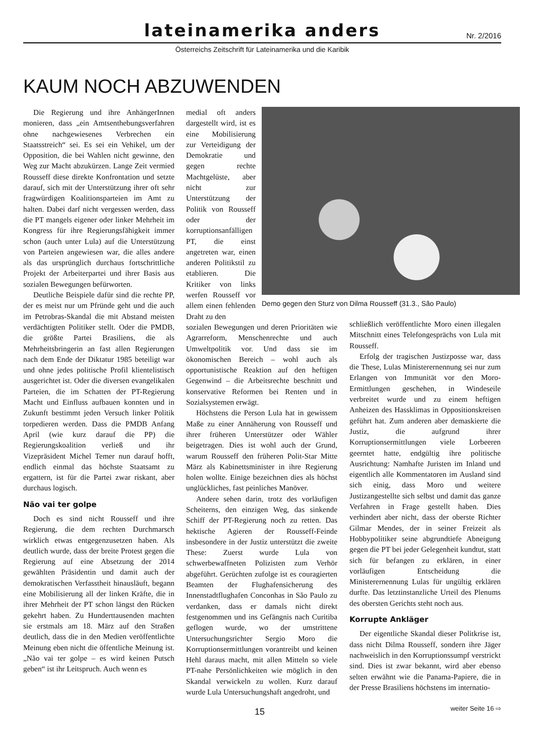lateinamerika anders
Nr. 2/2016
Österreichs Zeitschrift für Lateinamerika und die Karibik
KAUM NOCH ABZUWENDEN
Die Regierung und ihre AnhängerInnen monieren, dass „ein Amtsenthebungsverfahren ohne nachgewiesenes Verbrechen ein Staatsstreich“ sei. Es sei ein Vehikel, um der Opposition, die bei Wahlen nicht gewinne, den Weg zur Macht abzukürzen. Lange Zeit vermied Rousseff diese direkte Konfrontation und setzte darauf, sich mit der Unterstützung ihrer oft sehr fragwürdigen Koalitionsparteien im Amt zu halten. Dabei darf nicht vergessen werden, dass die PT mangels eigener oder linker Mehrheit im Kongress für ihre Regierungsfähigkeit immer schon (auch unter Lula) auf die Unterstützung von Parteien angewiesen war, die alles andere als das ursprünglich durchaus fortschrittliche Projekt der Arbeiterpartei und ihrer Basis aus sozialen Bewegungen befürworten.
Deutliche Beispiele dafür sind die rechte PP, der es meist nur um Pfründe geht und die auch im Petrobras-Skandal die mit Abstand meisten verdächtigten Politiker stellt. Oder die PMDB, die größte Partei Brasiliens, die als Mehrheitsbringerin an fast allen Regierungen nach dem Ende der Diktatur 1985 beteiligt war und ohne jedes politische Profil klientelistisch ausgerichtet ist. Oder die diversen evangelikalen Parteien, die im Schatten der PT-Regierung Macht und Einfluss aufbauen konnten und in Zukunft bestimmt jeden Versuch linker Politik torpedieren werden. Dass die PMDB Anfang April (wie kurz darauf die PP) die Regierungskoalition verließ und ihr Vizepräsident Michel Temer nun darauf hofft, endlich einmal das höchste Staatsamt zu ergattern, ist für die Partei zwar riskant, aber durchaus logisch.
Não vai ter golpe
Doch es sind nicht Rousseff und ihre Regierung, die dem rechten Durchmarsch wirklich etwas entgegenzusetzen haben. Als deutlich wurde, dass der breite Protest gegen die Regierung auf eine Absetzung der 2014 gewählten Präsidentin und damit auch der demokratischen Verfasstheit hinausläuft, begann eine Mobilisierung all der linken Kräfte, die in ihrer Mehrheit der PT schon längst den Rücken gekehrt haben. Zu Hunderttausenden machten sie erstmals am 18. März auf den Straßen deutlich, dass die in den Medien veröffentlichte Meinung eben nicht die öffentliche Meinung ist. „Não vai ter golpe – es wird keinen Putsch geben“ ist ihr Leitspruch. Auch wenn es
medial oft anders dargestellt wird, ist es eine Mobilisierung zur Verteidigung der Demokratie und gegen rechte Machtgelüste, aber nicht zur Unterstützung der Politik von Rousseff oder der korruptionsanfälligen PT, die einst angetreten war, einen anderen Politikstil zu etablieren. Die Kritiker von links werfen Rousseff vor allem einen fehlenden Draht zu den
sozialen Bewegungen und deren Prioritäten wie Agrarreform, Menschenrechte und auch Umweltpolitik vor. Und dass sie im ökonomischen Bereich – wohl auch als opportunistische Reaktion auf den heftigen Gegenwind – die Arbeitsrechte beschnitt und konservative Reformen bei Renten und in Sozialsystemen erwägt.
Höchstens die Person Lula hat in gewissem Maße zu einer Annäherung von Rousseff und ihrer früheren Unterstützer oder Wähler beigetragen. Dies ist wohl auch der Grund, warum Rousseff den früheren Polit-Star Mitte März als Kabinettsminister in ihre Regierung holen wollte. Einige bezeichnen dies als höchst unglückliches, fast peinliches Manöver.
Andere sehen darin, trotz des vorläufigen Scheiterns, den einzigen Weg, das sinkende Schiff der PT-Regierung noch zu retten. Das hektische Agieren der Rousseff-Feinde insbesondere in der Justiz unterstützt die zweite These: Zuerst wurde Lula von schwerbewaffneten Polizisten zum Verhör abgeführt. Gerüchten zufolge ist es couragierten Beamten der Flughafensicherung des Innenstadtflughafen Conconhas in São Paulo zu verdanken, dass er damals nicht direkt festgenommen und ins Gefängnis nach Curitiba geflogen wurde, wo der umstrittene Untersuchungsrichter Sergio Moro die Korruptionsermittlungen vorantreibt und keinen Hehl daraus macht, mit allen Mitteln so viele PT-nahe Persönlichkeiten wie möglich in den Skandal verwickeln zu wollen. Kurz darauf wurde Lula Untersuchungshaft angedroht, und
schließlich veröffentlichte Moro einen illegalen Mitschnitt eines Telefongesprächs von Lula mit Rousseff.
Erfolg der tragischen Justizposse war, dass die These, Lulas Ministerernennung sei nur zum Erlangen von Immunität vor den Moro-Ermittlungen geschehen, in Windeseile verbreitet wurde und zu einem heftigen Anheizen des Hassklimas in Oppositionskreisen geführt hat. Zum anderen aber demaskierte die Justiz, die aufgrund ihrer Korruptionsermittlungen viele Lorbeeren geerntet hatte, endgültig ihre politische Ausrichtung: Namhafte Juristen im Inland und eigentlich alle Kommentatoren im Ausland sind sich einig, dass Moro und weitere Justizangestellte sich selbst und damit das ganze Verfahren in Frage gestellt haben. Dies verhindert aber nicht, dass der oberste Richter Gilmar Mendes, der in seiner Freizeit als Hobbypolitiker seine abgrundtiefe Abneigung gegen die PT bei jeder Gelegenheit kundtut, statt sich für befangen zu erklären, in einer vorläufigen Entscheidung die Ministerernennung Lulas für ungültig erklären durfte. Das letztinstanzliche Urteil des Plenums des obersten Gerichts steht noch aus.
Korrupte Ankläger
Der eigentliche Skandal dieser Politkrise ist, dass nicht Dilma Rousseff, sondern ihre Jäger nachweislich in den Korruptionssumpf verstrickt sind. Dies ist zwar bekannt, wird aber ebenso selten erwähnt wie die Panama-Papiere, die in der Presse Brasiliens höchstens im internatio-
Demo gegen den Sturz von Dilma Rousseff (31.3., São Paulo)
15 weiter Seite 16 ⇨